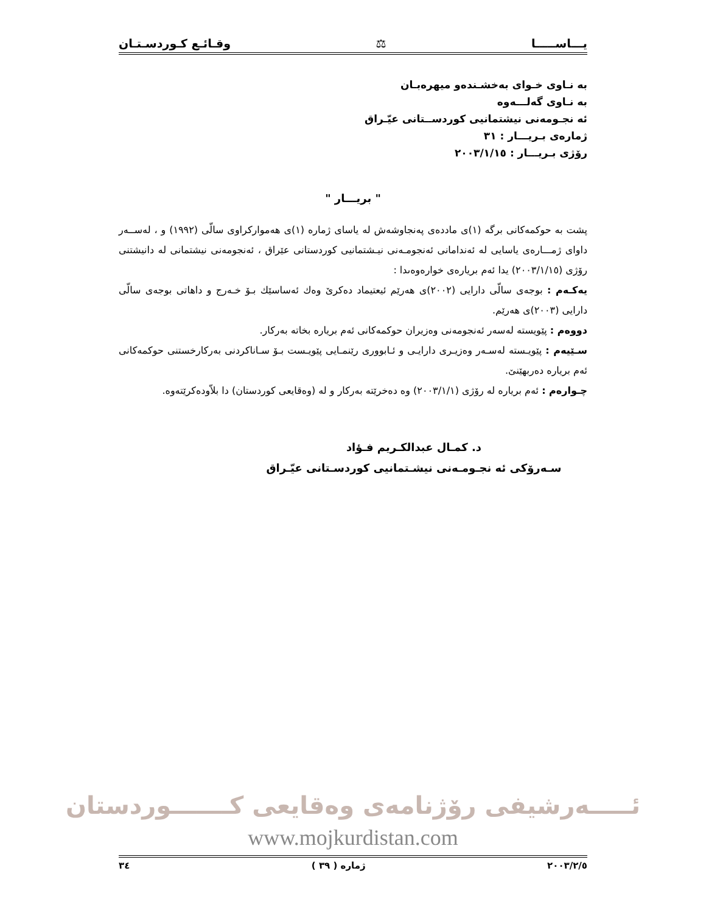يـــاســـــا ⚖ وقـائـع كـوردسـتـان
به نـاوى خـواى بەخشـندەو ميهرەبـان
به نـاوى گەلـــەوە
ئه نجـومەنى نيشتمانيى كوردســتانى عيّـراق
ژمارەى بـريـــار : ٣١
رۆژى بـريـــار : ٢٠٠٣/١/١٥
" بريـــار "
پشت به حوكمەكانى برگە (١)ى ماددەى پەنجاوشەش له ياساى ژماره (١)ى هەموارکراوى سالّى (١٩٩٢) و ، لەســەر داواى ژمـــارەى ياسايى له ئەندامانى ئەنجومـەنى نيـشتمانيى كوردستانى عێراق ، ئەنجومەنى نيشتمانى له دانيشتنى رۆژى (٢٠٠٣/١/١٥) يدا ئەم بريارەى خوارەوەىدا :
يەكـەم : بوجەى سالّى دارايى (٢٠٠٢)ى هەرێم ئيعتيماد دەكرێ وەك ئەساسێك بـۆ خـەرج و داهاتى بوجەى سالّى دارايى (٢٠٠٣)ى هەرێم.
دووەم : پێويسته لەسەر ئەنجومەنى وەزيران حوكمەكانى ئەم برياره بخاته بەركار.
سـێيەم : پێويـسته لەسـەر وەزيـرى دارايـى و ئـابوورى رێنمـايى پێويـست بـۆ سـاناكردنى بەركارخستنى حوكمەكانى ئەم برياره دەربهێنێ.
چـوارەم : ئەم برياره له رۆژى (٢٠٠٣/١/١) وه دەخرێته بەركار و له (وەقايعى كوردستان) دا بلاّودەكرێتەوە.
د. كمـال عبدالكـريم فـؤاد
سـەرۆكى ئه نجـومـەنى نيشـتمانيى كوردسـتانى عيّـراق
ئـــــەرشيفى رۆژنامەى وەقايعى كـــــــوردستان
www.mojkurdistan.com
٢٠٠٣/٢/٥ ژماره ( ٣٩ ) ٣٤